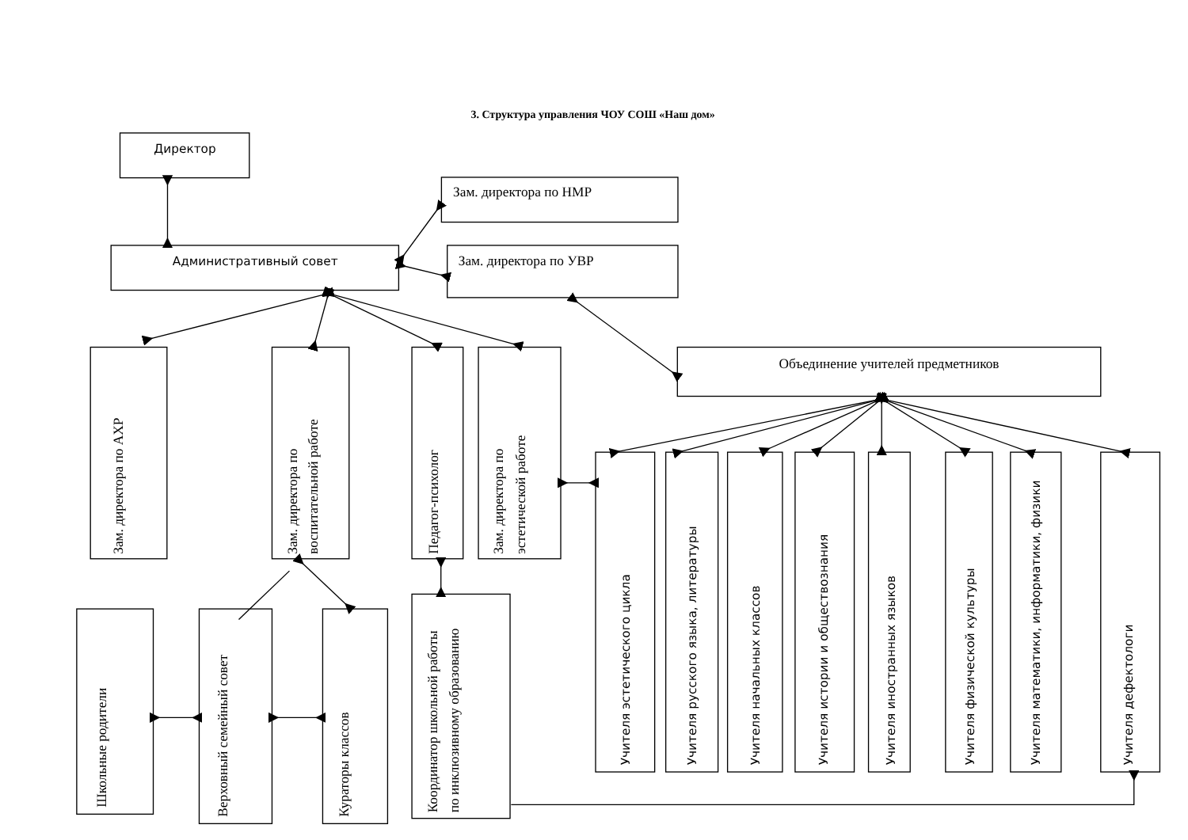3. Структура управления ЧОУ СОШ «Наш дом»
Директор
Административный совет
Зам. директора по НМР
Зам. директора по УВР
Зам. директора по АХР
Зам. директора по
воспитательной работе
Педагог-психолог
Зам. директора по
эстетической работе
Объединение учителей предметников
Учителя эстетического цикла
Учителя русского языка, литературы
Учителя начальных классов
Учителя истории и обществознания
Учителя иностранных языков
Учителя физической культуры
Учителя математики, информатики, физики
Учителя дефектологи
Школьные родители
Верховный семейный совет
Кураторы классов
Координатор школьной работы
по инклюзивному образованию